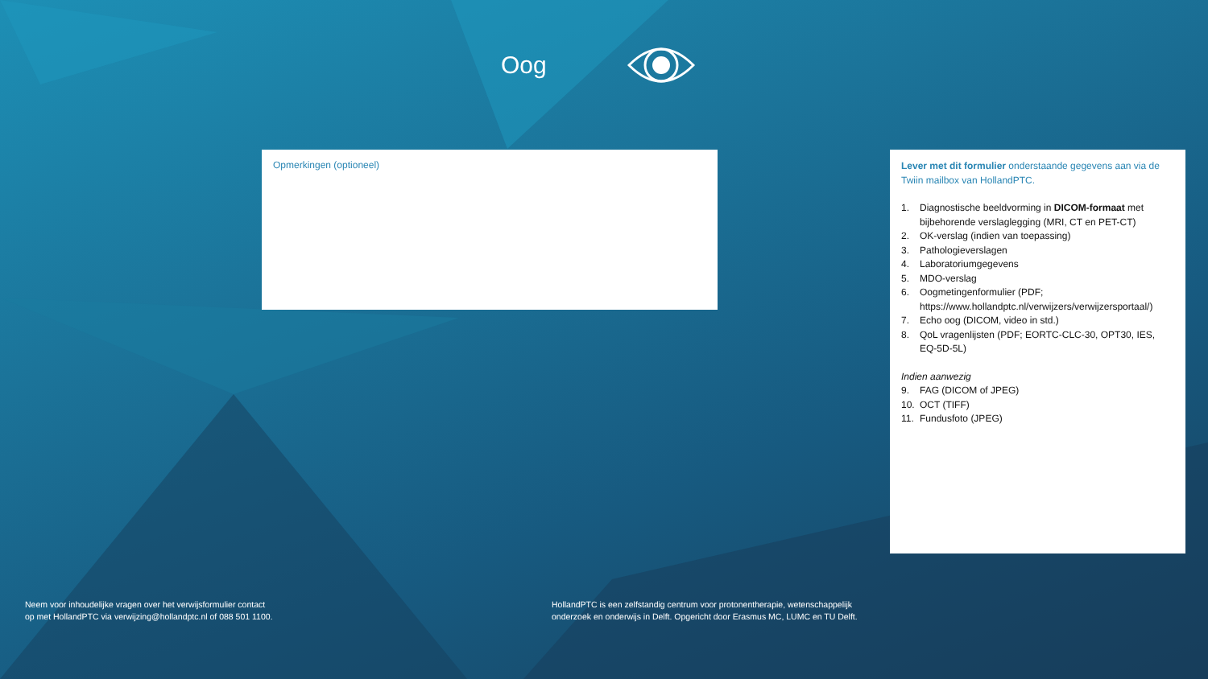Oog
Opmerkingen (optioneel)
Lever met dit formulier onderstaande gegevens aan via de Twiin mailbox van HollandPTC.
1. Diagnostische beeldvorming in DICOM-formaat met bijbehorende verslaglegging (MRI, CT en PET-CT)
2. OK-verslag (indien van toepassing)
3. Pathologieverslagen
4. Laboratoriumgegevens
5. MDO-verslag
6. Oogmetingenformulier (PDF; https://www.hollandptc.nl/verwijzers/verwijzersportaal/)
7. Echo oog (DICOM, video in std.)
8. QoL vragenlijsten (PDF; EORTC-CLC-30, OPT30, IES, EQ-5D-5L)
Indien aanwezig
9. FAG (DICOM of JPEG)
10. OCT (TIFF)
11. Fundusfoto (JPEG)
Neem voor inhoudelijke vragen over het verwijsformulier contact
op met HollandPTC via verwijzing@hollandptc.nl of 088 501 1100.
HollandPTC is een zelfstandig centrum voor protonentherapie, wetenschappelijk
onderzoek en onderwijs in Delft. Opgericht door Erasmus MC, LUMC en TU Delft.